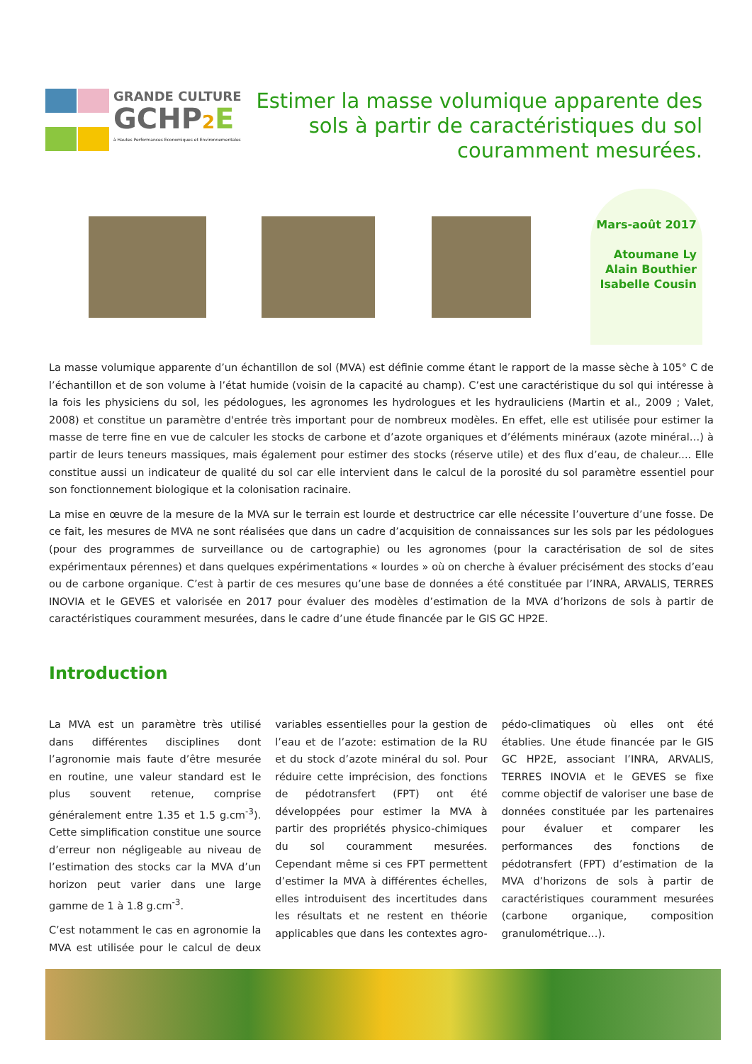GRANDE CULTURE
GCHP2 E
à Hautes Performances Economiques et Environnementales
Estimer la masse volumique apparente des sols à partir de caractéristiques du sol couramment mesurées.
Mars-août 2017
Atoumane Ly
Alain Bouthier
Isabelle Cousin
La masse volumique apparente d’un échantillon de sol (MVA) est définie comme étant le rapport de la masse sèche à 105° C de l’échantillon et de son volume à l’état humide (voisin de la capacité au champ). C’est une caractéristique du sol qui intéresse à la fois les physiciens du sol, les pédologues, les agronomes les hydrologues et les hydrauliciens (Martin et al., 2009 ; Valet, 2008) et constitue un paramètre d'entrée très important pour de nombreux modèles. En effet, elle est utilisée pour estimer la masse de terre fine en vue de calculer les stocks de carbone et d’azote organiques et d’éléments minéraux (azote minéral…) à partir de leurs teneurs massiques, mais également pour estimer des stocks (réserve utile) et des flux d’eau, de chaleur.... Elle constitue aussi un indicateur de qualité du sol car elle intervient dans le calcul de la porosité du sol paramètre essentiel pour son fonctionnement biologique et la colonisation racinaire.
La mise en œuvre de la mesure de la MVA sur le terrain est lourde et destructrice car elle nécessite l’ouverture d’une fosse. De ce fait, les mesures de MVA ne sont réalisées que dans un cadre d’acquisition de connaissances sur les sols par les pédologues (pour des programmes de surveillance ou de cartographie) ou les agronomes (pour la caractérisation de sol de sites expérimentaux pérennes) et dans quelques expérimentations « lourdes » où on cherche à évaluer précisément des stocks d’eau ou de carbone organique. C’est à partir de ces mesures qu’une base de données a été constituée par l’INRA, ARVALIS, TERRES INOVIA et le GEVES et valorisée en 2017 pour évaluer des modèles d’estimation de la MVA d’horizons de sols à partir de caractéristiques couramment mesurées, dans le cadre d’une étude financée par le GIS GC HP2E.
Introduction
La MVA est un paramètre très utilisé dans différentes disciplines dont l’agronomie mais faute d’être mesurée en routine, une valeur standard est le plus souvent retenue, comprise généralement entre 1.35 et 1.5 g.cm<sup>-3</sup>). Cette simplification constitue une source d’erreur non négligeable au niveau de l’estimation des stocks car la MVA d’un horizon peut varier dans une large gamme de 1 à 1.8 g.cm<sup>-3</sup>.
C’est notamment le cas en agronomie la MVA est utilisée pour le calcul de deux variables essentielles pour la gestion de l’eau et de l’azote: estimation de la RU et du stock d’azote minéral du sol. Pour réduire cette imprécision, des fonctions de pédotransfert (FPT) ont été développées pour estimer la MVA à partir des propriétés physico-chimiques du sol couramment mesurées. Cependant même si ces FPT permettent d’estimer la MVA à différentes échelles, elles introduisent des incertitudes dans les résultats et ne restent en théorie applicables que dans les contextes agro-pédo-climatiques où elles ont été établies. Une étude financée par le GIS GC HP2E, associant l’INRA, ARVALIS, TERRES INOVIA et le GEVES se fixe comme objectif de valoriser une base de données constituée par les partenaires pour évaluer et comparer les performances des fonctions de pédotransfert (FPT) d’estimation de la MVA d’horizons de sols à partir de caractéristiques couramment mesurées (carbone organique, composition granulométrique…).